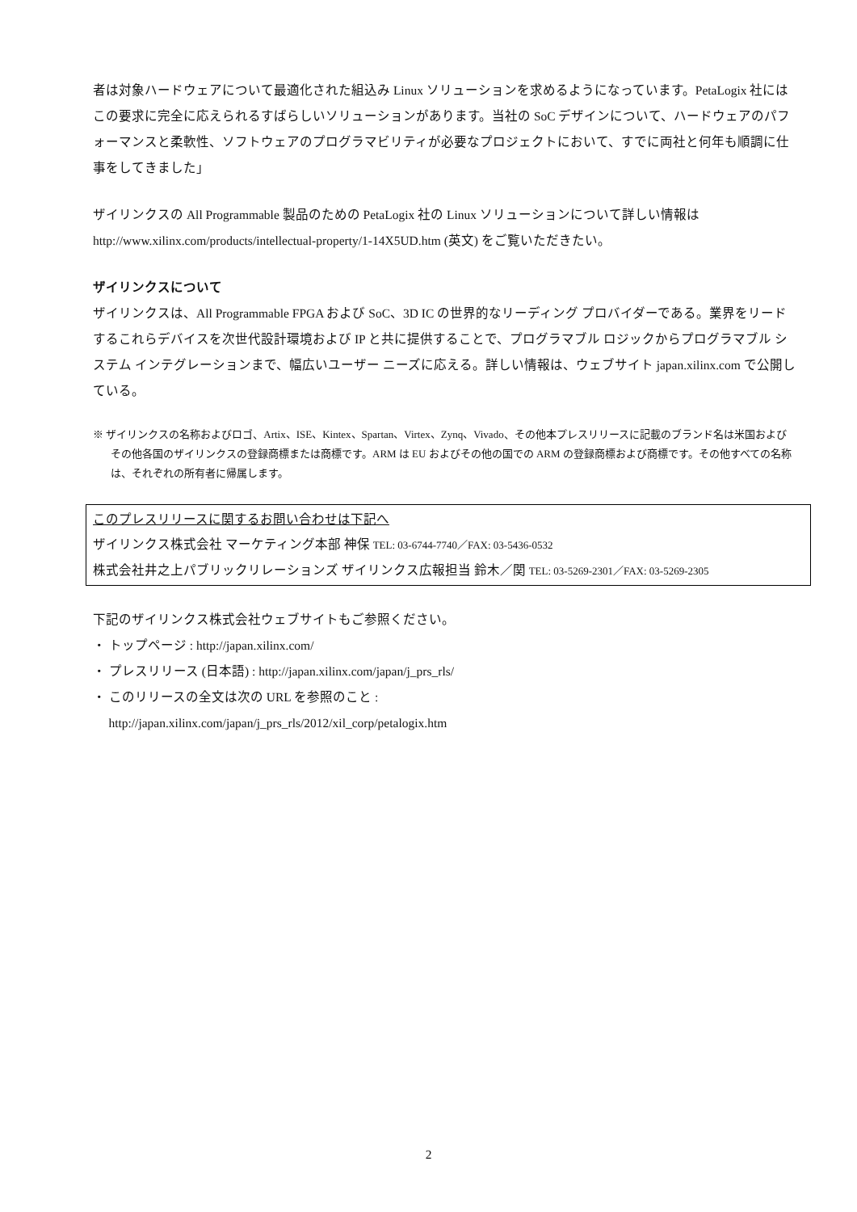者は対象ハードウェアについて最適化された組込み Linux ソリューションを求めるようになっています。PetaLogix 社にはこの要求に完全に応えられるすばらしいソリューションがあります。当社の SoC デザインについて、ハードウェアのパフォーマンスと柔軟性、ソフトウェアのプログラマビリティが必要なプロジェクトにおいて、すでに両社と何年も順調に仕事をしてきました」
ザイリンクスの All Programmable 製品のための PetaLogix 社の Linux ソリューションについて詳しい情報は http://www.xilinx.com/products/intellectual-property/1-14X5UD.htm (英文) をご覧いただきたい。
ザイリンクスについて
ザイリンクスは、All Programmable FPGA および SoC、3D IC の世界的なリーディング プロバイダーである。業界をリードするこれらデバイスを次世代設計環境および IP と共に提供することで、プログラマブル ロジックからプログラマブル システム インテグレーションまで、幅広いユーザー ニーズに応える。詳しい情報は、ウェブサイト japan.xilinx.com で公開している。
※ ザイリンクスの名称およびロゴ、Artix、ISE、Kintex、Spartan、Virtex、Zynq、Vivado、その他本プレスリリースに記載のブランド名は米国およびその他各国のザイリンクスの登録商標または商標です。ARM は EU およびその他の国での ARM の登録商標および商標です。その他すべての名称は、それぞれの所有者に帰属します。
このプレスリリースに関するお問い合わせは下記へ
ザイリンクス株式会社 マーケティング本部 神保 TEL: 03-6744-7740／FAX: 03-5436-0532
株式会社井之上パブリックリレーションズ ザイリンクス広報担当 鈴木／関 TEL: 03-5269-2301／FAX: 03-5269-2305
下記のザイリンクス株式会社ウェブサイトもご参照ください。
・ トップページ : http://japan.xilinx.com/
・ プレスリリース (日本語) : http://japan.xilinx.com/japan/j_prs_rls/
・ このリリースの全文は次の URL を参照のこと :
http://japan.xilinx.com/japan/j_prs_rls/2012/xil_corp/petalogix.htm
2